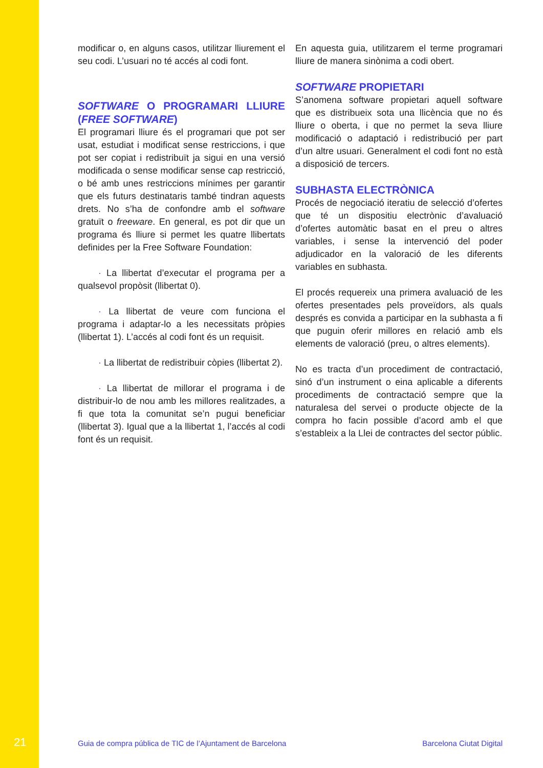modificar o, en alguns casos, utilitzar lliurement el seu codi. L’usuari no té accés al codi font.
SOFTWARE O PROGRAMARI LLIURE (FREE SOFTWARE)
El programari lliure és el programari que pot ser usat, estudiat i modificat sense restriccions, i que pot ser copiat i redistribuït ja sigui en una versió modificada o sense modificar sense cap restricció, o bé amb unes restriccions mínimes per garantir que els futurs destinataris també tindran aquests drets. No s’ha de confondre amb el software gratuït o freeware. En general, es pot dir que un programa és lliure si permet les quatre llibertats definides per la Free Software Foundation:
· La llibertat d’executar el programa per a qualsevol propòsit (llibertat 0).
· La llibertat de veure com funciona el programa i adaptar-lo a les necessitats pròpies (llibertat 1). L’accés al codi font és un requisit.
· La llibertat de redistribuir còpies (llibertat 2).
· La llibertat de millorar el programa i de distribuir-lo de nou amb les millores realitzades, a fi que tota la comunitat se’n pugui beneficiar (llibertat 3). Igual que a la llibertat 1, l’accés al codi font és un requisit.
En aquesta guia, utilitzarem el terme programari lliure de manera sinònima a codi obert.
SOFTWARE PROPIETARI
S’anomena software propietari aquell software que es distribueix sota una llicència que no és lliure o oberta, i que no permet la seva lliure modificació o adaptació i redistribució per part d’un altre usuari. Generalment el codi font no està a disposició de tercers.
SUBHASTA ELECTRÒNICA
Procés de negociació iteratiu de selecció d’ofertes que té un dispositiu electrònic d’avaluació d’ofertes automàtic basat en el preu o altres variables, i sense la intervenció del poder adjudicador en la valoració de les diferents variables en subhasta.
El procés requereix una primera avaluació de les ofertes presentades pels proveïdors, als quals després es convida a participar en la subhasta a fi que puguin oferir millores en relació amb els elements de valoració (preu, o altres elements).
No es tracta d’un procediment de contractació, sinó d’un instrument o eina aplicable a diferents procediments de contractació sempre que la naturalesa del servei o producte objecte de la compra ho facin possible d’acord amb el que s’estableix a la Llei de contractes del sector públic.
21 Guia de compra pública de TIC de l’Ajuntament de Barcelona Barcelona Ciutat Digital